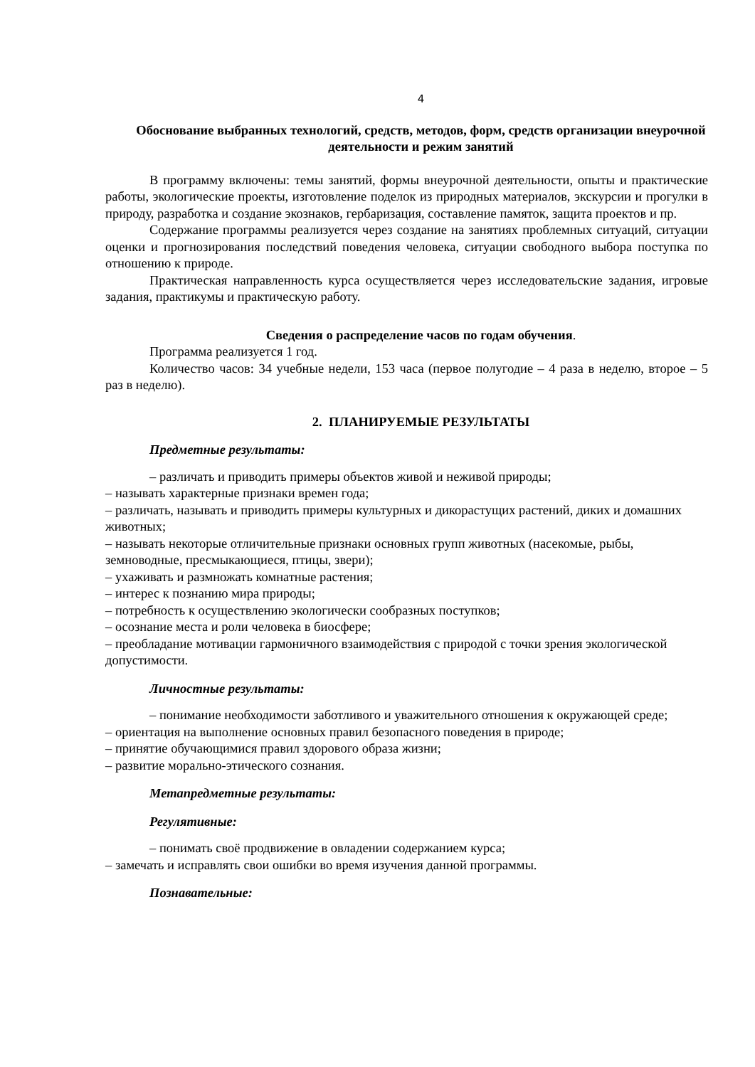4
Обоснование выбранных технологий, средств, методов, форм, средств организации внеурочной деятельности и режим занятий
В программу включены: темы занятий, формы внеурочной деятельности, опыты и практические работы, экологические проекты, изготовление поделок из природных материалов, экскурсии и прогулки в природу, разработка и создание экознаков, гербаризация, составление памяток, защита проектов и пр.
Содержание программы реализуется через создание на занятиях проблемных ситуаций, ситуации оценки и прогнозирования последствий поведения человека, ситуации свободного выбора поступка по отношению к природе.
Практическая направленность курса осуществляется через исследовательские задания, игровые задания, практикумы и практическую работу.
Сведения о распределение часов по годам обучения.
Программа реализуется 1 год.
Количество часов: 34 учебные недели, 153 часа (первое полугодие – 4 раза в неделю, второе – 5 раз в неделю).
2. ПЛАНИРУЕМЫЕ РЕЗУЛЬТАТЫ
Предметные результаты:
– различать и приводить примеры объектов живой и неживой природы;
– называть характерные признаки времен года;
– различать, называть и приводить примеры культурных и дикорастущих растений, диких и домашних животных;
– называть некоторые отличительные признаки основных групп животных (насекомые, рыбы, земноводные, пресмыкающиеся, птицы, звери);
– ухаживать и размножать комнатные растения;
– интерес к познанию мира природы;
– потребность к осуществлению экологически сообразных поступков;
– осознание места и роли человека в биосфере;
– преобладание мотивации гармоничного взаимодействия с природой с точки зрения экологической допустимости.
Личностные результаты:
– понимание необходимости заботливого и уважительного отношения к окружающей среде;
– ориентация на выполнение основных правил безопасного поведения в природе;
– принятие обучающимися правил здорового образа жизни;
– развитие морально-этического сознания.
Метапредметные результаты:
Регулятивные:
– понимать своё продвижение в овладении содержанием курса;
– замечать и исправлять свои ошибки во время изучения данной программы.
Познавательные: